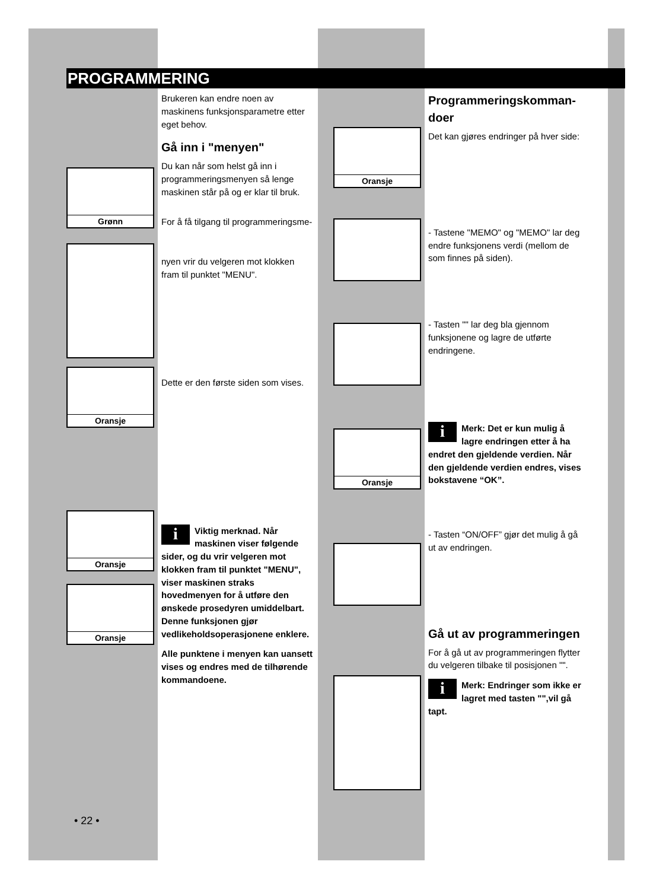PROGRAMMERING
Grønn
Oransje
Oransje
Oransje
Oransje
Oransje
Brukeren kan endre noen av maskinens funksjonsparametre etter eget behov.
Gå inn i "menyen"
Du kan når som helst gå inn i program­meringsmenyen så lenge maskinen står på og er klar til bruk.
For å få tilgang til programmeringsme-
nyen vrir du velgeren mot klokken fram til punktet "MENU".
Dette er den første siden som vises.
i Viktig merknad. Når maskinen viser følgende sider, og du vrir velgeren mot klokken fram til punktet "MENU", viser maskinen straks hovedmenyen for å utføre den ønskede prosedyren umiddelbart.
Denne funksjonen gjør vedlikeholdsoperasjonene enklere.
Alle punktene i menyen kan uansett vises og endres med de tilhørende kommandoene.
Programmeringskomman­doer
Det kan gjøres endringer på hver side:
- Tastene "MEMO" og "MEMO" lar deg endre funksjonens verdi (mellom de som finnes på siden).
- Tasten "" lar deg bla gjennom funksjonene og lagre de utførte endringene.
i Merk: Det er kun mulig å lagre endringen etter å ha endret den gjeldende verdien. Når den gjeldende verdien endres, vises bokstavene “OK”.
- Tasten “ON/OFF” gjør det mulig å gå ut av endringen.
Gå ut av programmeringen
For å gå ut av programmeringen flytter du velgeren tilbake til posisjonen "".
i Merk: Endringer som ikke er lagret med tasten "",vil gå tapt.
• 22 •